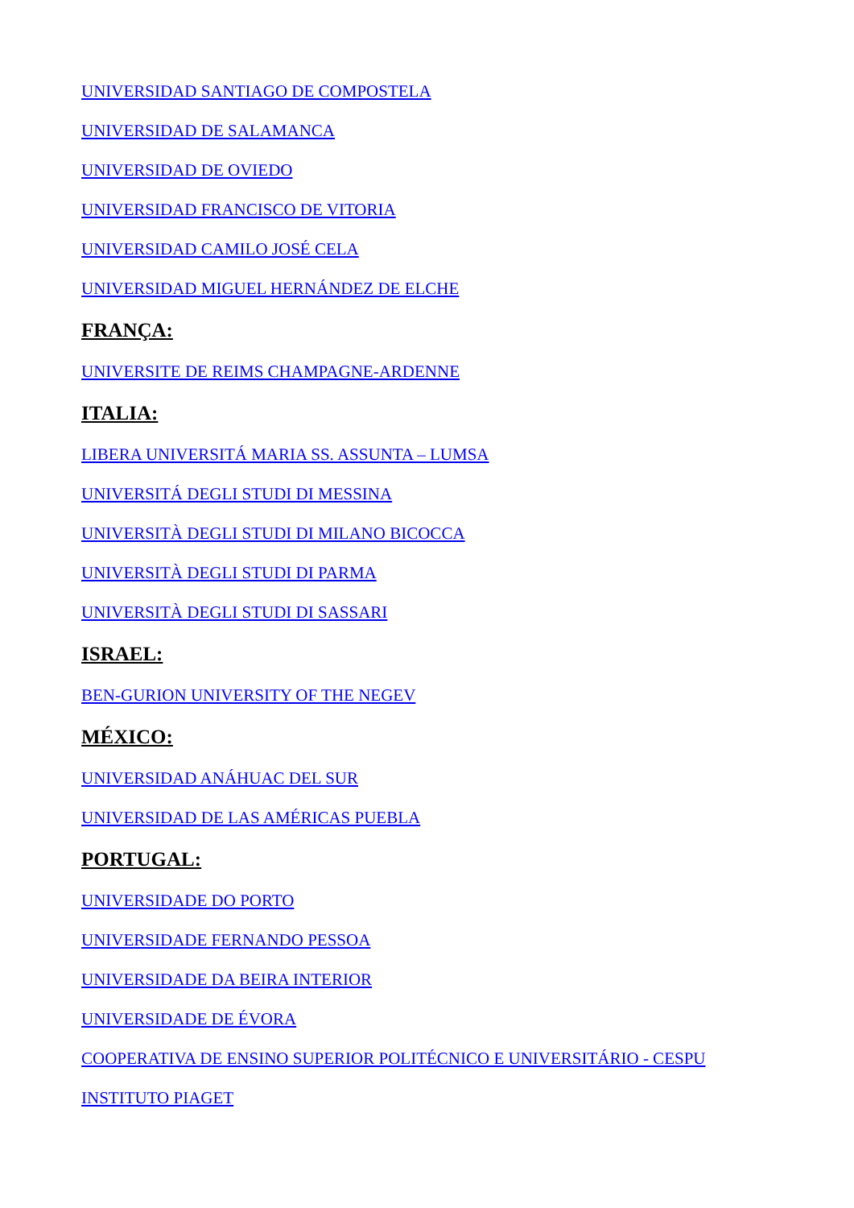UNIVERSIDAD SANTIAGO DE COMPOSTELA
UNIVERSIDAD DE SALAMANCA
UNIVERSIDAD DE OVIEDO
UNIVERSIDAD FRANCISCO DE VITORIA
UNIVERSIDAD CAMILO JOSÉ CELA
UNIVERSIDAD MIGUEL HERNÁNDEZ DE ELCHE
FRANÇA:
UNIVERSITE DE REIMS CHAMPAGNE-ARDENNE
ITALIA:
LIBERA UNIVERSITÁ MARIA SS. ASSUNTA – LUMSA
UNIVERSITÁ DEGLI STUDI DI MESSINA
UNIVERSITÀ DEGLI STUDI DI MILANO BICOCCA
UNIVERSITÀ DEGLI STUDI DI PARMA
UNIVERSITÀ DEGLI STUDI DI SASSARI
ISRAEL:
BEN-GURION UNIVERSITY OF THE NEGEV
MÉXICO:
UNIVERSIDAD ANÁHUAC DEL SUR
UNIVERSIDAD DE LAS AMÉRICAS PUEBLA
PORTUGAL:
UNIVERSIDADE DO PORTO
UNIVERSIDADE FERNANDO PESSOA
UNIVERSIDADE DA BEIRA INTERIOR
UNIVERSIDADE DE ÉVORA
COOPERATIVA DE ENSINO SUPERIOR POLITÉCNICO E UNIVERSITÁRIO - CESPU
INSTITUTO PIAGET